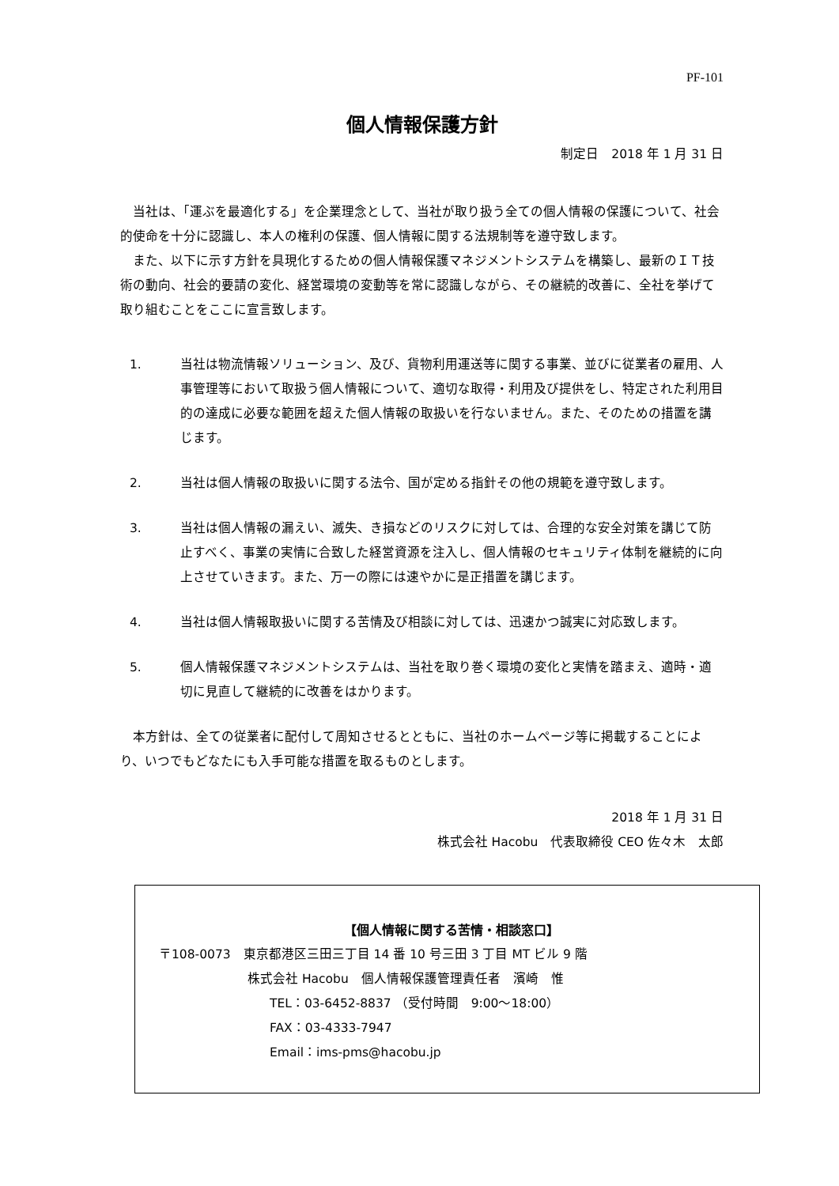PF-101
個人情報保護方針
制定日　2018 年 1 月 31 日
　当社は、「運ぶを最適化する」を企業理念として、当社が取り扱う全ての個人情報の保護について、社会的使命を十分に認識し、本人の権利の保護、個人情報に関する法規制等を遵守致します。
　また、以下に示す方針を具現化するための個人情報保護マネジメントシステムを構築し、最新のＩＴ技術の動向、社会的要請の変化、経営環境の変動等を常に認識しながら、その継続的改善に、全社を挙げて取り組むことをここに宣言致します。
1. 当社は物流情報ソリューション、及び、貨物利用運送等に関する事業、並びに従業者の雇用、人事管理等において取扱う個人情報について、適切な取得・利用及び提供をし、特定された利用目的の達成に必要な範囲を超えた個人情報の取扱いを行ないません。また、そのための措置を講じます。
2. 当社は個人情報の取扱いに関する法令、国が定める指針その他の規範を遵守致します。
3. 当社は個人情報の漏えい、滅失、き損などのリスクに対しては、合理的な安全対策を講じて防止すべく、事業の実情に合致した経営資源を注入し、個人情報のセキュリティ体制を継続的に向上させていきます。また、万一の際には速やかに是正措置を講じます。
4. 当社は個人情報取扱いに関する苦情及び相談に対しては、迅速かつ誠実に対応致します。
5. 個人情報保護マネジメントシステムは、当社を取り巻く環境の変化と実情を踏まえ、適時・適切に見直して継続的に改善をはかります。
　本方針は、全ての従業者に配付して周知させるとともに、当社のホームページ等に掲載することにより、いつでもどなたにも入手可能な措置を取るものとします。
2018 年 1 月 31 日
株式会社 Hacobu　代表取締役 CEO 佐々木　太郎
【個人情報に関する苦情・相談窓口】
〒108-0073　東京都港区三田三丁目 14 番 10 号三田 3 丁目 MT ビル 9 階
株式会社 Hacobu　個人情報保護管理責任者　濱崎　惟
TEL：03-6452-8837 （受付時間　9:00～18:00）
FAX：03-4333-7947
Email：ims-pms@hacobu.jp